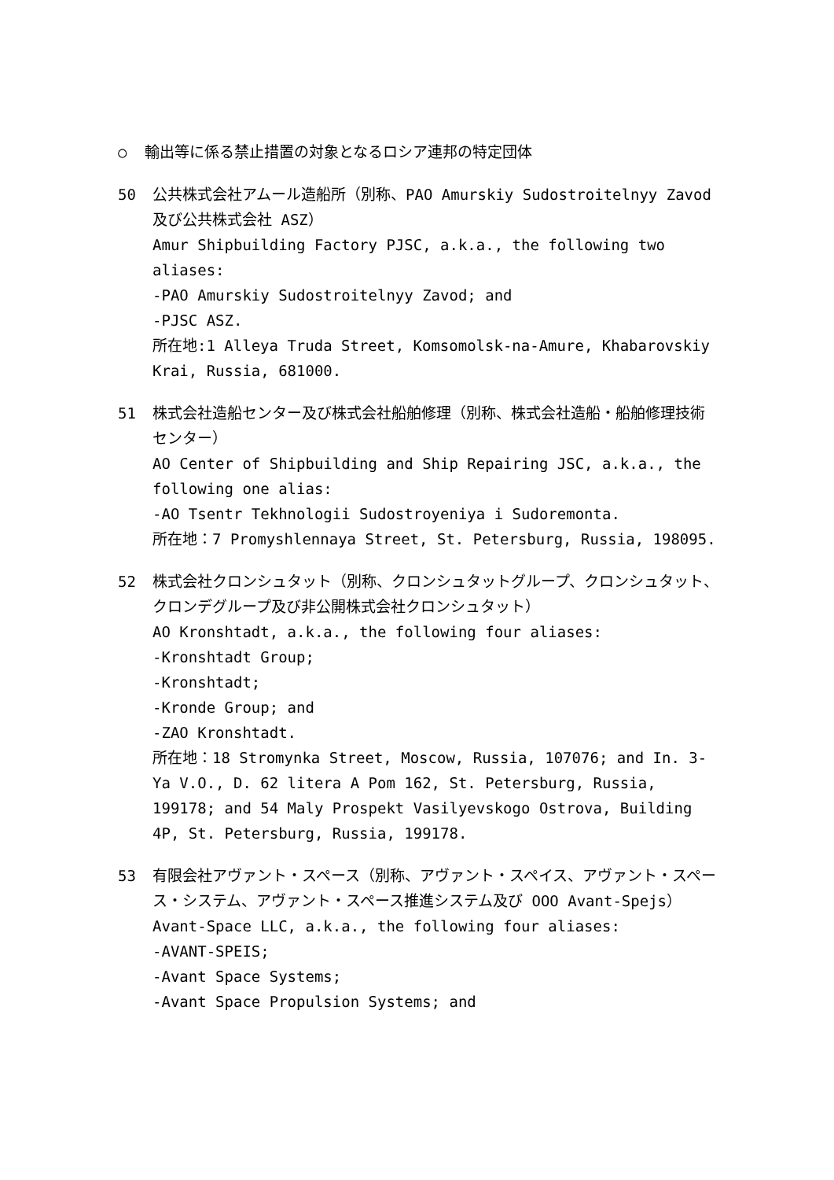○ 輸出等に係る禁止措置の対象となるロシア連邦の特定団体
50 公共株式会社アムール造船所（別称、PAO Amurskiy Sudostroitelnyy Zavod 及び公共株式会社 ASZ）
Amur Shipbuilding Factory PJSC, a.k.a., the following two aliases:
-PAO Amurskiy Sudostroitelnyy Zavod; and
-PJSC ASZ.
所在地:1 Alleya Truda Street, Komsomolsk-na-Amure, Khabarovskiy Krai, Russia, 681000.
51 株式会社造船センター及び株式会社船舶修理（別称、株式会社造船・船舶修理技術センター）
AO Center of Shipbuilding and Ship Repairing JSC, a.k.a., the following one alias:
-AO Tsentr Tekhnologii Sudostroyeniya i Sudoremonta.
所在地：7 Promyshlennaya Street, St. Petersburg, Russia, 198095.
52 株式会社クロンシュタット（別称、クロンシュタットグループ、クロンシュタット、クロンデグループ及び非公開株式会社クロンシュタット）
AO Kronshtadt, a.k.a., the following four aliases:
-Kronshtadt Group;
-Kronshtadt;
-Kronde Group; and
-ZAO Kronshtadt.
所在地：18 Stromynka Street, Moscow, Russia, 107076; and In. 3-Ya V.O., D. 62 litera A Pom 162, St. Petersburg, Russia, 199178; and 54 Maly Prospekt Vasilyevskogo Ostrova, Building 4P, St. Petersburg, Russia, 199178.
53 有限会社アヴァント・スペース（別称、アヴァント・スペイス、アヴァント・スペース・システム、アヴァント・スペース推進システム及び OOO Avant-Spejs）
Avant-Space LLC, a.k.a., the following four aliases:
-AVANT-SPEIS;
-Avant Space Systems;
-Avant Space Propulsion Systems; and